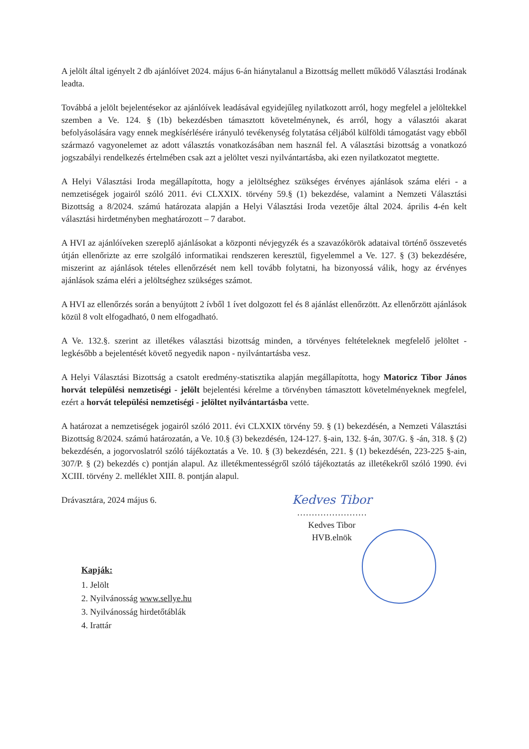A jelölt által igényelt 2 db ajánlóívet 2024. május 6-án hiánytalanul a Bizottság mellett működő Választási Irodának leadta.
Továbbá a jelölt bejelentésekor az ajánlóívek leadásával egyidejűleg nyilatkozott arról, hogy megfelel a jelöltekkel szemben a Ve. 124. § (1b) bekezdésben támasztott követelménynek, és arról, hogy a választói akarat befolyásolására vagy ennek megkísérlésére irányuló tevékenység folytatása céljából külföldi támogatást vagy ebből származó vagyonelemet az adott választás vonatkozásában nem használ fel. A választási bizottság a vonatkozó jogszabályi rendelkezés értelmében csak azt a jelöltet veszi nyilvántartásba, aki ezen nyilatkozatot megtette.
A Helyi Választási Iroda megállapította, hogy a jelöltséghez szükséges érvényes ajánlások száma eléri - a nemzetiségek jogairól szóló 2011. évi CLXXIX. törvény 59.§ (1) bekezdése, valamint a Nemzeti Választási Bizottság a 8/2024. számú határozata alapján a Helyi Választási Iroda vezetője által 2024. április 4-én kelt választási hirdetményben meghatározott – 7 darabot.
A HVI az ajánlóíveken szereplő ajánlásokat a központi névjegyzék és a szavazókörök adataival történő összevetés útján ellenőrizte az erre szolgáló informatikai rendszeren keresztül, figyelemmel a Ve. 127. § (3) bekezdésére, miszerint az ajánlások tételes ellenőrzését nem kell tovább folytatni, ha bizonyossá válik, hogy az érvényes ajánlások száma eléri a jelöltséghez szükséges számot.
A HVI az ellenőrzés során a benyújtott 2 ívből 1 ívet dolgozott fel és 8 ajánlást ellenőrzött. Az ellenőrzött ajánlások közül 8 volt elfogadható, 0 nem elfogadható.
A Ve. 132.§. szerint az illetékes választási bizottság minden, a törvényes feltételeknek megfelelő jelöltet - legkésőbb a bejelentését követő negyedik napon - nyilvántartásba vesz.
A Helyi Választási Bizottság a csatolt eredmény-statisztika alapján megállapította, hogy Matoricz Tibor János horvát települési nemzetiségi - jelölt bejelentési kérelme a törvényben támasztott követelményeknek megfelel, ezért a horvát települési nemzetiségi - jelöltet nyilvántartásba vette.
A határozat a nemzetiségek jogairól szóló 2011. évi CLXXIX törvény 59. § (1) bekezdésén, a Nemzeti Választási Bizottság 8/2024. számú határozatán, a Ve. 10.§ (3) bekezdésén, 124-127. §-ain, 132. §-án, 307/G. § -án, 318. § (2) bekezdésén, a jogorvoslatról szóló tájékoztatás a Ve. 10. § (3) bekezdésén, 221. § (1) bekezdésén, 223-225 §-ain, 307/P. § (2) bekezdés c) pontján alapul. Az illetékmentességről szóló tájékoztatás az illetékekről szóló 1990. évi XCIII. törvény 2. melléklet XIII. 8. pontján alapul.
Drávasztára, 2024 május 6.
Kedves Tibor
……………………
Kedves Tibor
HVB.elnök
Kapják:
1. Jelölt
2. Nyilvánosság www.sellye.hu
3. Nyilvánosság hirdetőtáblák
4. Irattár